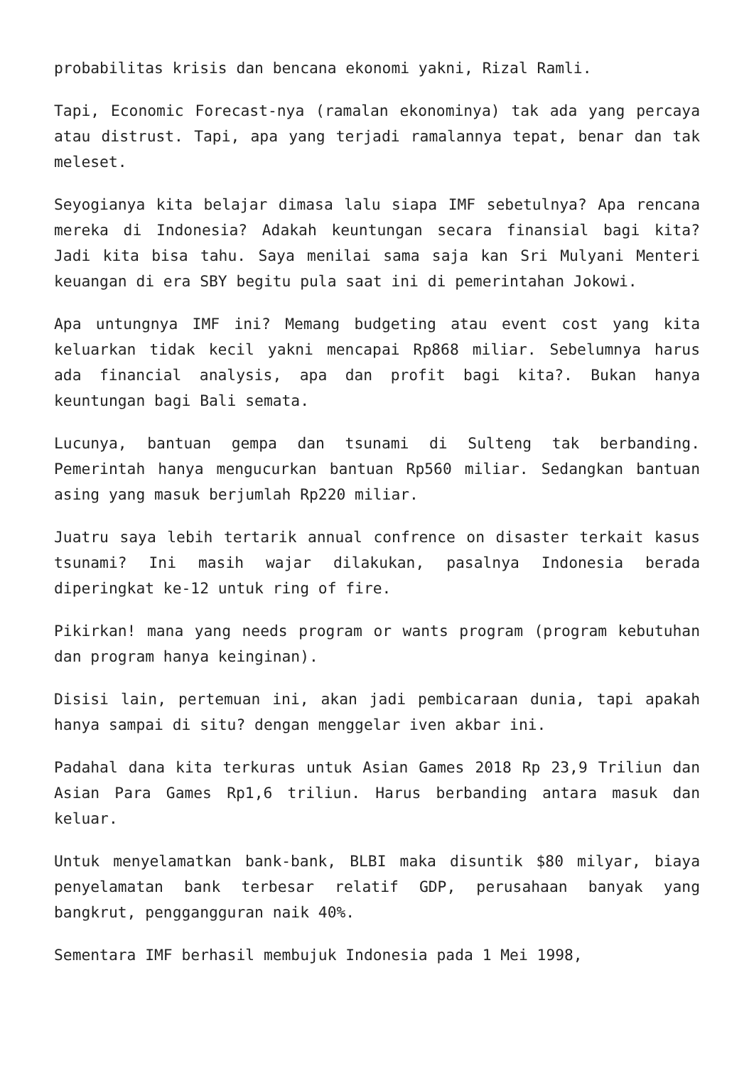probabilitas krisis dan bencana ekonomi yakni, Rizal Ramli.
Tapi, Economic Forecast-nya (ramalan ekonominya) tak ada yang percaya atau distrust. Tapi, apa yang terjadi ramalannya tepat, benar dan tak meleset.
Seyogianya kita belajar dimasa lalu siapa IMF sebetulnya? Apa rencana mereka di Indonesia? Adakah keuntungan secara finansial bagi kita? Jadi kita bisa tahu. Saya menilai sama saja kan Sri Mulyani Menteri keuangan di era SBY begitu pula saat ini di pemerintahan Jokowi.
Apa untungnya IMF ini? Memang budgeting atau event cost yang kita keluarkan tidak kecil yakni mencapai Rp868 miliar. Sebelumnya harus ada financial analysis, apa dan profit bagi kita?. Bukan hanya keuntungan bagi Bali semata.
Lucunya, bantuan gempa dan tsunami di Sulteng tak berbanding. Pemerintah hanya mengucurkan bantuan Rp560 miliar. Sedangkan bantuan asing yang masuk berjumlah Rp220 miliar.
Juatru saya lebih tertarik annual confrence on disaster terkait kasus tsunami? Ini masih wajar dilakukan, pasalnya Indonesia berada diperingkat ke-12 untuk ring of fire.
Pikirkan! mana yang needs program or wants program (program kebutuhan dan program hanya keinginan).
Disisi lain, pertemuan ini, akan jadi pembicaraan dunia, tapi apakah hanya sampai di situ? dengan menggelar iven akbar ini.
Padahal dana kita terkuras untuk Asian Games 2018 Rp 23,9 Triliun dan Asian Para Games Rp1,6 triliun. Harus berbanding antara masuk dan keluar.
Untuk menyelamatkan bank-bank, BLBI maka disuntik $80 milyar, biaya penyelamatan bank terbesar relatif GDP, perusahaan banyak yang bangkrut, penggangguran naik 40%.
Sementara IMF berhasil membujuk Indonesia pada 1 Mei 1998,